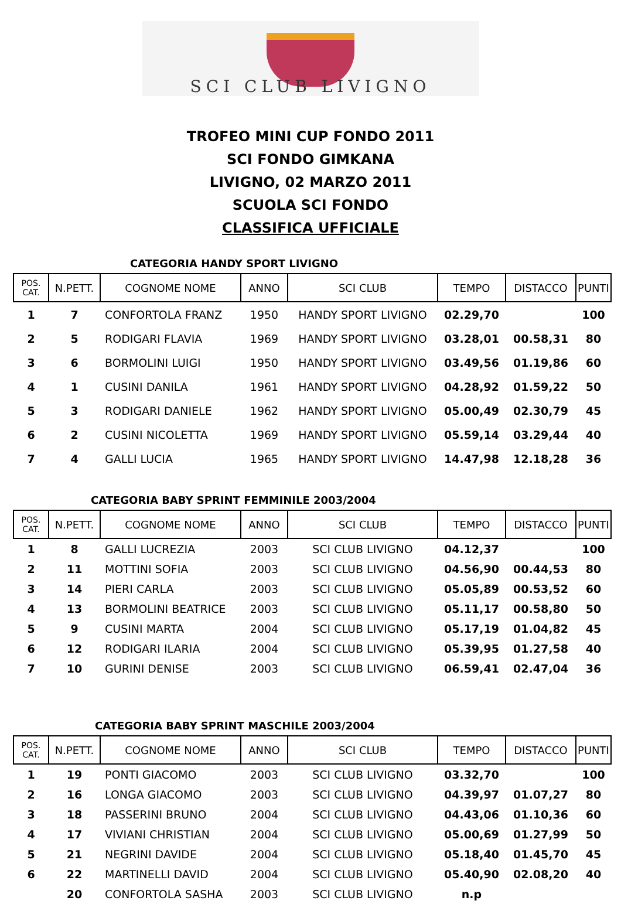SCI CLUB LIVIGNO
TROFEO MINI CUP FONDO 2011
SCI FONDO GIMKANA
LIVIGNO, 02 MARZO 2011
SCUOLA SCI FONDO
CLASSIFICA UFFICIALE
CATEGORIA HANDY SPORT LIVIGNO
| POS. CAT. | N.PETT. | COGNOME NOME | ANNO | SCI CLUB | TEMPO | DISTACCO | PUNTI |
| --- | --- | --- | --- | --- | --- | --- | --- |
| 1 | 7 | CONFORTOLA FRANZ | 1950 | HANDY SPORT LIVIGNO | 02.29,70 | | 100 |
| 2 | 5 | RODIGARI FLAVIA | 1969 | HANDY SPORT LIVIGNO | 03.28,01 | 00.58,31 | 80 |
| 3 | 6 | BORMOLINI LUIGI | 1950 | HANDY SPORT LIVIGNO | 03.49,56 | 01.19,86 | 60 |
| 4 | 1 | CUSINI DANILA | 1961 | HANDY SPORT LIVIGNO | 04.28,92 | 01.59,22 | 50 |
| 5 | 3 | RODIGARI DANIELE | 1962 | HANDY SPORT LIVIGNO | 05.00,49 | 02.30,79 | 45 |
| 6 | 2 | CUSINI NICOLETTA | 1969 | HANDY SPORT LIVIGNO | 05.59,14 | 03.29,44 | 40 |
| 7 | 4 | GALLI LUCIA | 1965 | HANDY SPORT LIVIGNO | 14.47,98 | 12.18,28 | 36 |
CATEGORIA BABY SPRINT FEMMINILE 2003/2004
| POS. CAT. | N.PETT. | COGNOME NOME | ANNO | SCI CLUB | TEMPO | DISTACCO | PUNTI |
| --- | --- | --- | --- | --- | --- | --- | --- |
| 1 | 8 | GALLI LUCREZIA | 2003 | SCI CLUB LIVIGNO | 04.12,37 | | 100 |
| 2 | 11 | MOTTINI SOFIA | 2003 | SCI CLUB LIVIGNO | 04.56,90 | 00.44,53 | 80 |
| 3 | 14 | PIERI CARLA | 2003 | SCI CLUB LIVIGNO | 05.05,89 | 00.53,52 | 60 |
| 4 | 13 | BORMOLINI BEATRICE | 2003 | SCI CLUB LIVIGNO | 05.11,17 | 00.58,80 | 50 |
| 5 | 9 | CUSINI MARTA | 2004 | SCI CLUB LIVIGNO | 05.17,19 | 01.04,82 | 45 |
| 6 | 12 | RODIGARI ILARIA | 2004 | SCI CLUB LIVIGNO | 05.39,95 | 01.27,58 | 40 |
| 7 | 10 | GURINI DENISE | 2003 | SCI CLUB LIVIGNO | 06.59,41 | 02.47,04 | 36 |
CATEGORIA BABY SPRINT MASCHILE 2003/2004
| POS. CAT. | N.PETT. | COGNOME NOME | ANNO | SCI CLUB | TEMPO | DISTACCO | PUNTI |
| --- | --- | --- | --- | --- | --- | --- | --- |
| 1 | 19 | PONTI GIACOMO | 2003 | SCI CLUB LIVIGNO | 03.32,70 | | 100 |
| 2 | 16 | LONGA GIACOMO | 2003 | SCI CLUB LIVIGNO | 04.39,97 | 01.07,27 | 80 |
| 3 | 18 | PASSERINI BRUNO | 2004 | SCI CLUB LIVIGNO | 04.43,06 | 01.10,36 | 60 |
| 4 | 17 | VIVIANI CHRISTIAN | 2004 | SCI CLUB LIVIGNO | 05.00,69 | 01.27,99 | 50 |
| 5 | 21 | NEGRINI DAVIDE | 2004 | SCI CLUB LIVIGNO | 05.18,40 | 01.45,70 | 45 |
| 6 | 22 | MARTINELLI DAVID | 2004 | SCI CLUB LIVIGNO | 05.40,90 | 02.08,20 | 40 |
| | 20 | CONFORTOLA SASHA | 2003 | SCI CLUB LIVIGNO | n.p | | |